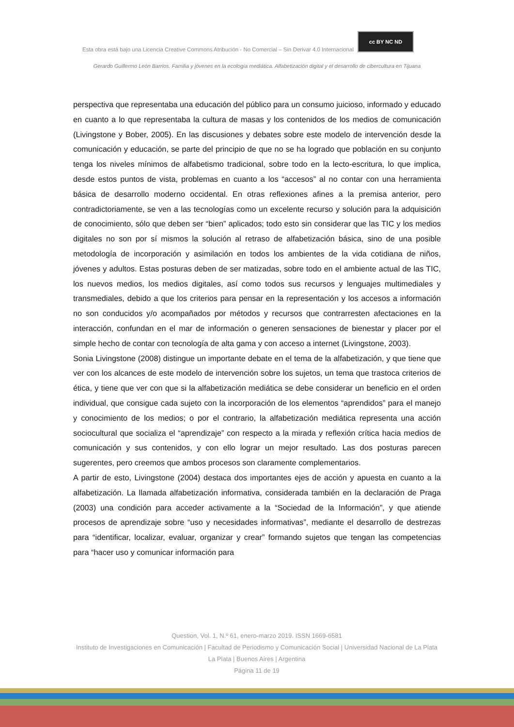Esta obra está bajo una Licencia Creative Commons Atribución - No Comercial – Sin Derivar 4.0 Internacional cc BY NC ND
Gerardo Guillermo León Barrios. Familia y jóvenes en la ecología mediática. Alfabetización digital y el desarrollo de cibercultura en Tijuana
perspectiva que representaba una educación del público para un consumo juicioso, informado y educado en cuanto a lo que representaba la cultura de masas y los contenidos de los medios de comunicación (Livingstone y Bober, 2005). En las discusiones y debates sobre este modelo de intervención desde la comunicación y educación, se parte del principio de que no se ha logrado que población en su conjunto tenga los niveles mínimos de alfabetismo tradicional, sobre todo en la lecto-escritura, lo que implica, desde estos puntos de vista, problemas en cuanto a los “accesos” al no contar con una herramienta básica de desarrollo moderno occidental. En otras reflexiones afines a la premisa anterior, pero contradictoriamente, se ven a las tecnologías como un excelente recurso y solución para la adquisición de conocimiento, sólo que deben ser “bien” aplicados; todo esto sin considerar que las TIC y los medios digitales no son por sí mismos la solución al retraso de alfabetización básica, sino de una posible metodología de incorporación y asimilación en todos los ambientes de la vida cotidiana de niños, jóvenes y adultos. Estas posturas deben de ser matizadas, sobre todo en el ambiente actual de las TIC, los nuevos medios, los medios digitales, así como todos sus recursos y lenguajes multimediales y transmediales, debido a que los criterios para pensar en la representación y los accesos a información no son conducidos y/o acompañados por métodos y recursos que contrarresten afectaciones en la interacción, confundan en el mar de información o generen sensaciones de bienestar y placer por el simple hecho de contar con tecnología de alta gama y con acceso a internet (Livingstone, 2003).
Sonia Livingstone (2008) distingue un importante debate en el tema de la alfabetización, y que tiene que ver con los alcances de este modelo de intervención sobre los sujetos, un tema que trastoca criterios de ética, y tiene que ver con que si la alfabetización mediática se debe considerar un beneficio en el orden individual, que consigue cada sujeto con la incorporación de los elementos “aprendidos” para el manejo y conocimiento de los medios; o por el contrario, la alfabetización mediática representa una acción sociocultural que socializa el “aprendizaje” con respecto a la mirada y reflexión crítica hacia medios de comunicación y sus contenidos, y con ello lograr un mejor resultado. Las dos posturas parecen sugerentes, pero creemos que ambos procesos son claramente complementarios.
A partir de esto, Livingstone (2004) destaca dos importantes ejes de acción y apuesta en cuanto a la alfabetización. La llamada alfabetización informativa, considerada también en la declaración de Praga (2003) una condición para acceder activamente a la “Sociedad de la Información”, y que atiende procesos de aprendizaje sobre “uso y necesidades informativas”, mediante el desarrollo de destrezas para “identificar, localizar, evaluar, organizar y crear” formando sujetos que tengan las competencias para “hacer uso y comunicar información para
Question, Vol. 1, N.º 61, enero-marzo 2019. ISSN 1669-6581
Instituto de Investigaciones en Comunicación | Facultad de Periodismo y Comunicación Social | Universidad Nacional de La Plata La Plata | Buenos Aires | Argentina
Página 11 de 19